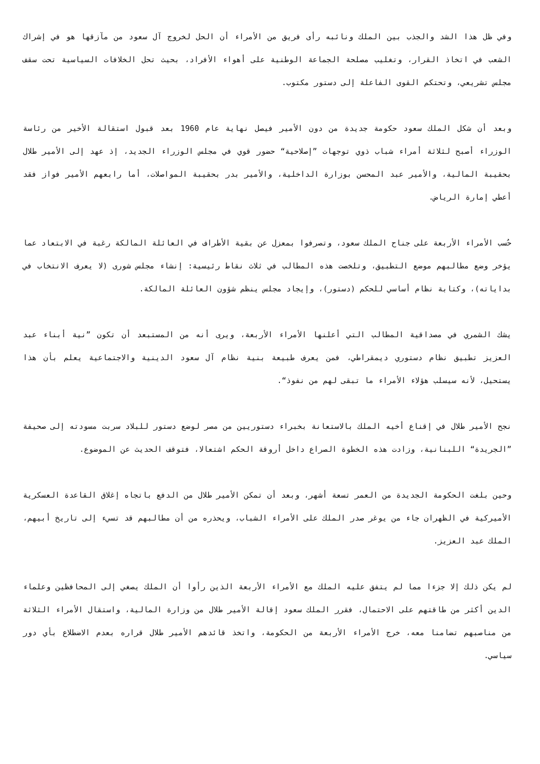وفي ظل هذا الشد والجذب بين الملك ونائبه رأى فريق من الأمراء أن الحل لخروج آل سعود من مآزقها هو في إشراك الشعب في اتخاذ القرار، وتغليب مصلحة الجماعة الوطنية على أهواء الأفراد، بحيث تحل الخلافات السياسية تحت سقف مجلس تشريعي، وتحتكم القوى الفاعلة إلى دستور مكتوب.
وبعد أن شكل الملك سعود حكومة جديدة من دون الأمير فيصل نهاية عام 1960 بعد قبول استقالة الأخير من رئاسة الوزراء أصبح لثلاثة أمراء شباب ذوي توجهات ”إصلاحية“ حضور قوي في مجلس الوزراء الجديد، إذ عهد إلى الأمير طلال بحقيبة المالية، والأمير عبد المحسن بوزارة الداخلية، والأمير بدر بحقيبة المواصلات، أما رابعهم الأمير فواز فقد أعطي إمارة الرياض.
حُسب الأمراء الأربعة على جناح الملك سعود، وتصرفوا بمعزل عن بقية الأطراف في العائلة المالكة رغبة في الابتعاد عما يؤخر وضع مطالبهم موضع التطبيق، وتلخصت هذه المطالب في ثلاث نقاط رئيسية: إنشاء مجلس شورى (لا يعرف الانتخاب في بداياته)، وكتابة نظام أساسي للحكم (دستور)، وإيجاد مجلس ينظم شؤون العائلة المالكة.
يشك الشمري في مصداقية المطالب التي أعلنها الأمراء الأربعة، ويرى أنه من المستبعد أن تكون ”نية أبناء عبد العزيز تطبيق نظام دستوري ديمقراطي، فمن يعرف طبيعة بنية نظام آل سعود الدينية والاجتماعية يعلم بأن هذا يستحيل، لأنه سيسلب هؤلاء الأمراء ما تبقى لهم من نفوذ“.
نجح الأمير طلال في إقناع أخيه الملك بالاستعانة بخبراء دستوريين من مصر لوضع دستور للبلاد سربت مسودته إلى صحيفة ”الجريدة“ اللبنانية، وزادت هذه الخطوة الصراع داخل أروقة الحكم اشتعالا، فتوقف الحديث عن الموضوع.
وحين بلغت الحكومة الجديدة من العمر تسعة أشهر، وبعد أن تمكن الأمير طلال من الدفع باتجاه إغلاق القاعدة العسكرية الأميركية في الظهران جاء من يوغر صدر الملك على الأمراء الشباب، ويحذره من أن مطالبهم قد تسيء إلى تاريخ أبيهم، الملك عبد العزيز.
لم يكن ذلك إلا جزءا مما لم يتفق عليه الملك مع الأمراء الأربعة الذين رأوا أن الملك يصغي إلى المحافظين وعلماء الدين أكثر من طاقتهم على الاحتمال، فقرر الملك سعود إقالة الأمير طلال من وزارة المالية، واستقال الأمراء الثلاثة من مناصبهم تضامنا معه، خرج الأمراء الأربعة من الحكومة، واتخذ قائدهم الأمير طلال قراره بعدم الاضطلاع بأي دور سياسي.